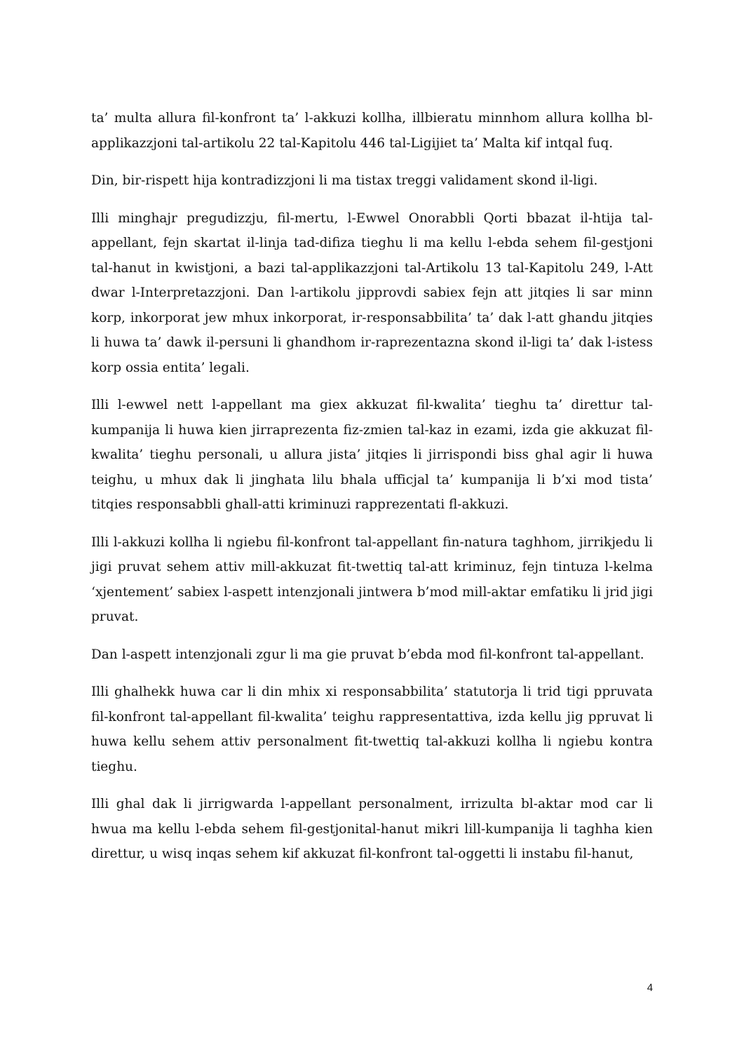ta’ multa allura fil-konfront ta’ l-akkuzi kollha, illbieratu minnhom allura kollha bl-applikazzjoni tal-artikolu 22 tal-Kapitolu 446 tal-Ligijiet ta’ Malta kif intqal fuq.
Din, bir-rispett hija kontradizzjoni li ma tistax treggi validament skond il-ligi.
Illi minghajr pregudizzju, fil-mertu, l-Ewwel Onorabbli Qorti bbazat il-htija tal-appellant, fejn skartat il-linja tad-difiza tieghu li ma kellu l-ebda sehem fil-gestjoni tal-hanut in kwistjoni, a bazi tal-applikazzjoni tal-Artikolu 13 tal-Kapitolu 249, l-Att dwar l-Interpretazzjoni. Dan l-artikolu jipprovdi sabiex fejn att jitqies li sar minn korp, inkorporat jew mhux inkorporat, ir-responsabbilita’ ta’ dak l-att ghandu jitqies li huwa ta’ dawk il-persuni li ghandhom ir-raprezentazna skond il-ligi ta’ dak l-istess korp ossia entita’ legali.
Illi l-ewwel nett l-appellant ma giex akkuzat fil-kwalita’ tieghu ta’ direttur tal-kumpanija li huwa kien jirraprezenta fiz-zmien tal-kaz in ezami, izda gie akkuzat fil-kwalita’ tieghu personali, u allura jista’ jitqies li jirrispondi biss ghal agir li huwa teighu, u mhux dak li jinghata lilu bhala ufficjal ta’ kumpanija li b’xi mod tista’ titqies responsabbli ghall-atti kriminuzi rapprezentati fl-akkuzi.
Illi l-akkuzi kollha li ngiebu fil-konfront tal-appellant fin-natura taghhom, jirrikjedu li jigi pruvat sehem attiv mill-akkuzat fit-twettiq tal-att kriminuz, fejn tintuza l-kelma ‘xjentement’ sabiex l-aspett intenzjonali jintwera b’mod mill-aktar emfatiku li jrid jigi pruvat.
Dan l-aspett intenzjonali zgur li ma gie pruvat b’ebda mod fil-konfront tal-appellant.
Illi ghalhekk huwa car li din mhix xi responsabbilita’ statutorja li trid tigi ppruvata fil-konfront tal-appellant fil-kwalita’ teighu rappresentattiva, izda kellu jig ppruvat li huwa kellu sehem attiv personalment fit-twettiq tal-akkuzi kollha li ngiebu kontra tieghu.
Illi ghal dak li jirrigwarda l-appellant personalment, irrizulta bl-aktar mod car li hwua ma kellu l-ebda sehem fil-gestjonital-hanut mikri lill-kumpanija li taghha kien direttur, u wisq inqas sehem kif akkuzat fil-konfront tal-oggetti li instabu fil-hanut,
4